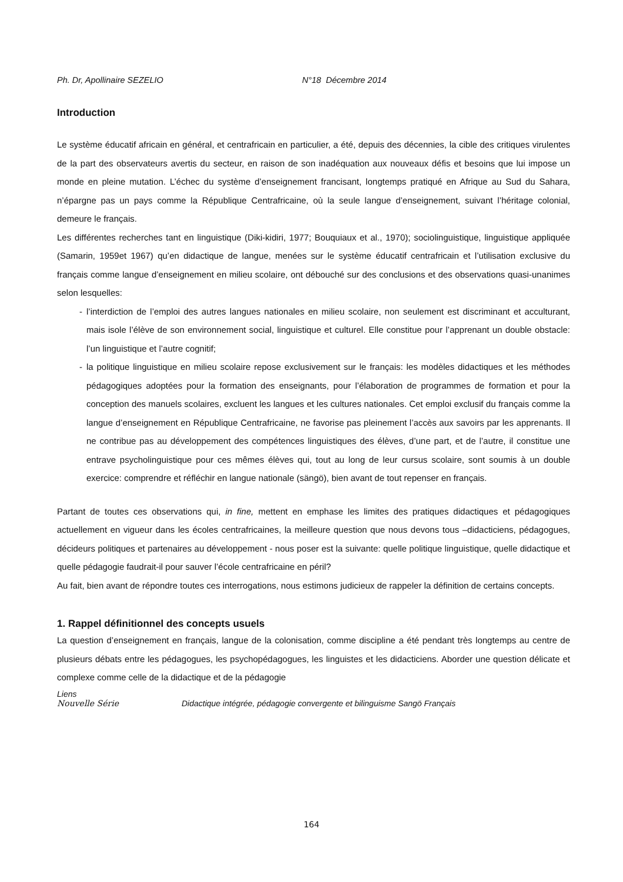Ph. Dr, Apollinaire SEZELIO N°18 Décembre 2014
Introduction
Le système éducatif africain en général, et centrafricain en particulier, a été, depuis des décennies, la cible des critiques virulentes de la part des observateurs avertis du secteur, en raison de son inadéquation aux nouveaux défis et besoins que lui impose un monde en pleine mutation. L’échec du système d’enseignement francisant, longtemps pratiqué en Afrique au Sud du Sahara, n’épargne pas un pays comme la République Centrafricaine, où la seule langue d’enseignement, suivant l’héritage colonial, demeure le français.
Les différentes recherches tant en linguistique (Diki-kidiri, 1977; Bouquiaux et al., 1970); sociolinguistique, linguistique appliquée (Samarin, 1959et 1967) qu’en didactique de langue, menées sur le système éducatif centrafricain et l’utilisation exclusive du français comme langue d’enseignement en milieu scolaire, ont débouché sur des conclusions et des observations quasi-unanimes selon lesquelles:
- l’interdiction de l’emploi des autres langues nationales en milieu scolaire, non seulement est discriminant et acculturant, mais isole l’élève de son environnement social, linguistique et culturel. Elle constitue pour l’apprenant un double obstacle: l’un linguistique et l’autre cognitif;
- la politique linguistique en milieu scolaire repose exclusivement sur le français: les modèles didactiques et les méthodes pédagogiques adoptées pour la formation des enseignants, pour l’élaboration de programmes de formation et pour la conception des manuels scolaires, excluent les langues et les cultures nationales. Cet emploi exclusif du français comme la langue d’enseignement en République Centrafricaine, ne favorise pas pleinement l’accès aux savoirs par les apprenants. Il ne contribue pas au développement des compétences linguistiques des élèves, d’une part, et de l’autre, il constitue une entrave psycholinguistique pour ces mêmes élèves qui, tout au long de leur cursus scolaire, sont soumis à un double exercice: comprendre et réfléchir en langue nationale (sängö), bien avant de tout repenser en français.
Partant de toutes ces observations qui, in fine, mettent en emphase les limites des pratiques didactiques et pédagogiques actuellement en vigueur dans les écoles centrafricaines, la meilleure question que nous devons tous –didacticiens, pédagogues, décideurs politiques et partenaires au développement - nous poser est la suivante: quelle politique linguistique, quelle didactique et quelle pédagogie faudrait-il pour sauver l’école centrafricaine en péril?
Au fait, bien avant de répondre toutes ces interrogations, nous estimons judicieux de rappeler la définition de certains concepts.
1. Rappel définitionnel des concepts usuels
La question d’enseignement en français, langue de la colonisation, comme discipline a été pendant très longtemps au centre de plusieurs débats entre les pédagogues, les psychopédagogues, les linguistes et les didacticiens. Aborder une question délicate et complexe comme celle de la didactique et de la pédagogie
Liens Nouvelle Série Didactique intégrée, pédagogie convergente et bilinguisme Sangö Français
164